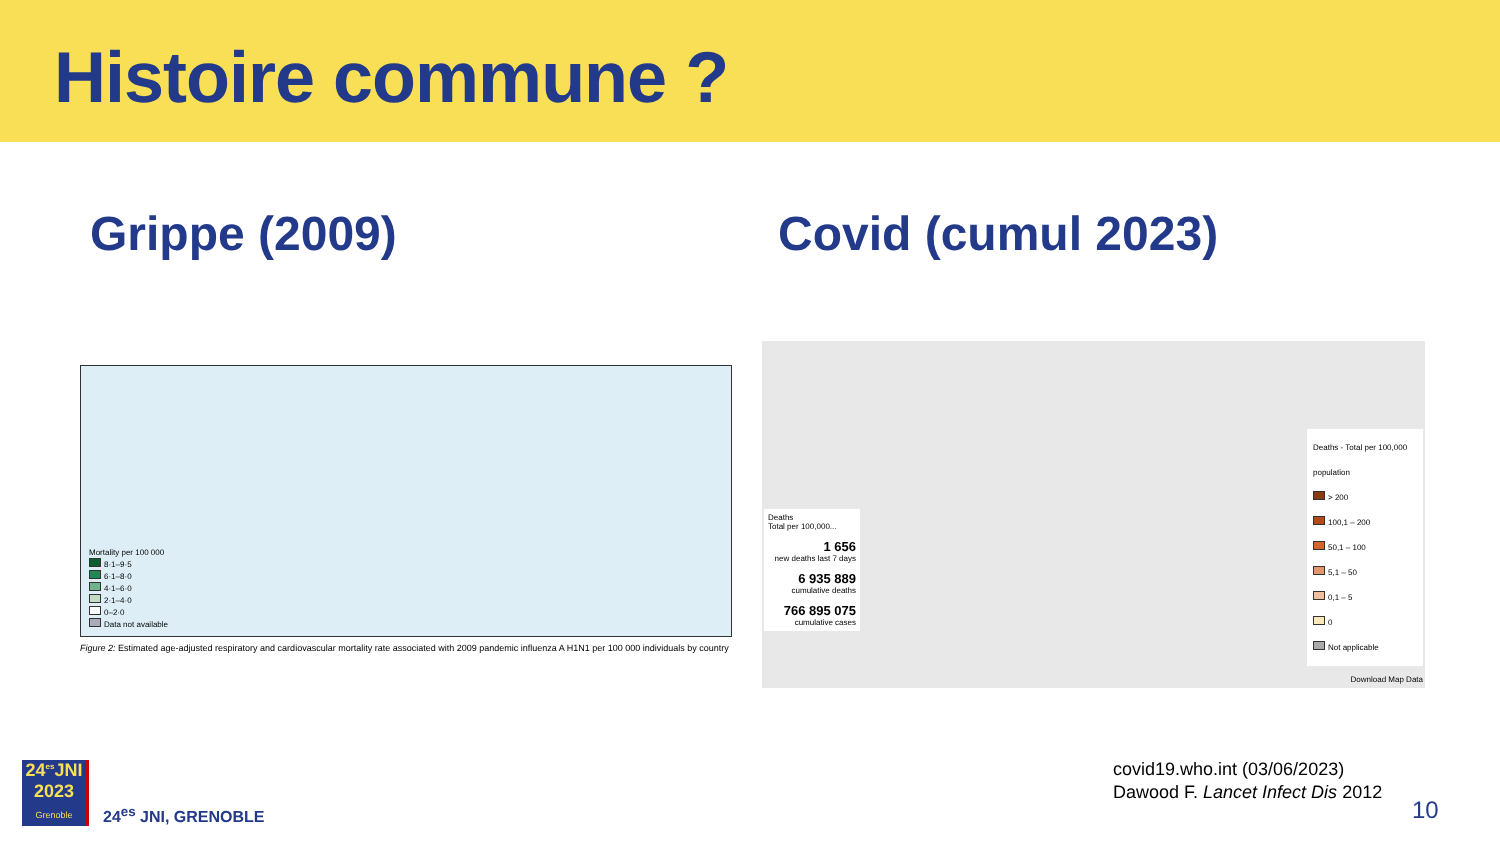Histoire commune ?
Grippe (2009)
Mortality per 100 000
8·1–9·5
6·1–8·0
4·1–6·0
2·1–4·0
0–2·0
Data not available
Figure 2: Estimated age-adjusted respiratory and cardiovascular mortality rate associated with 2009 pandemic influenza A H1N1 per 100 000 individuals by country
Covid (cumul 2023)
Deaths
Total per 100,000...
1 656
new deaths last 7 days
6 935 889
cumulative deaths
766 895 075
cumulative cases
Deaths - Total per 100,000 population
> 200
100,1 – 200
50,1 – 100
5,1 – 50
0,1 – 5
0
Not applicable
Download Map Data
24<sup>es</sup>JNI
2023
Grenoble
24<sup>es</sup> JNI, GRENOBLE
covid19.who.int (03/06/2023)
Dawood F. Lancet Infect Dis 2012
10